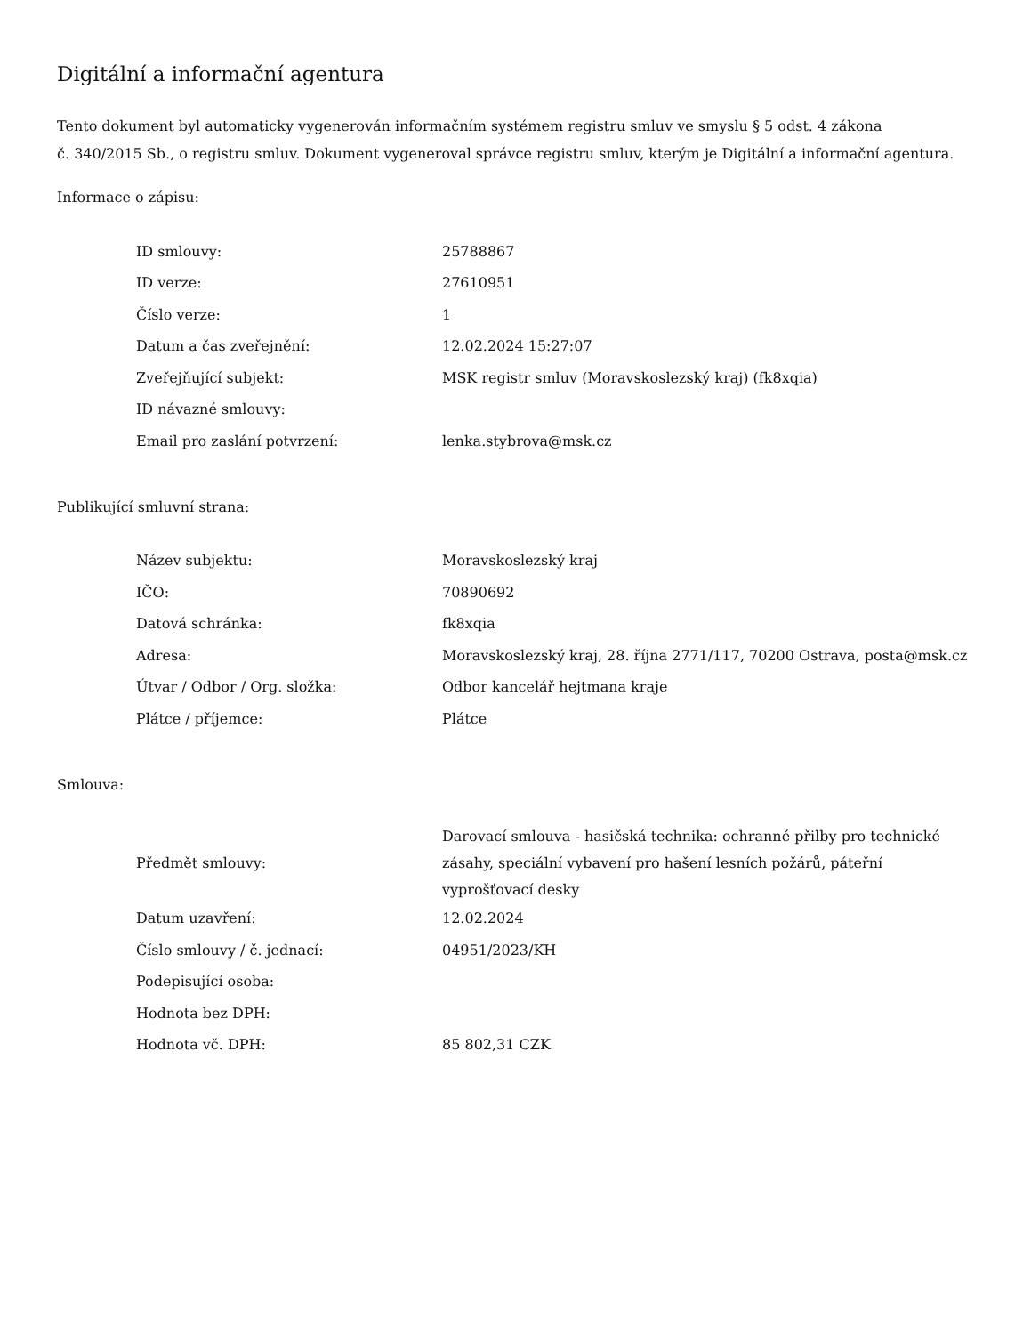Digitální a informační agentura
Tento dokument byl automaticky vygenerován informačním systémem registru smluv ve smyslu § 5 odst. 4 zákona
č. 340/2015 Sb., o registru smluv. Dokument vygeneroval správce registru smluv, kterým je Digitální a informační agentura.
Informace o zápisu:
| ID smlouvy: | 25788867 |
| ID verze: | 27610951 |
| Číslo verze: | 1 |
| Datum a čas zveřejnění: | 12.02.2024 15:27:07 |
| Zveřejňující subjekt: | MSK registr smluv (Moravskoslezský kraj) (fk8xqia) |
| ID návazné smlouvy: | |
| Email pro zaslání potvrzení: | lenka.stybrova@msk.cz |
Publikující smluvní strana:
| Název subjektu: | Moravskoslezský kraj |
| IČO: | 70890692 |
| Datová schránka: | fk8xqia |
| Adresa: | Moravskoslezský kraj, 28. října 2771/117, 70200 Ostrava, posta@msk.cz |
| Útvar / Odbor / Org. složka: | Odbor kancelář hejtmana kraje |
| Plátce / příjemce: | Plátce |
Smlouva:
| Předmět smlouvy: | Darovací smlouva - hasičská technika: ochranné přilby pro technické zásahy, speciální vybavení pro hašení lesních požárů, páteřní vyprošťovací desky |
| Datum uzavření: | 12.02.2024 |
| Číslo smlouvy / č. jednací: | 04951/2023/KH |
| Podepisující osoba: | |
| Hodnota bez DPH: | |
| Hodnota vč. DPH: | 85 802,31 CZK |